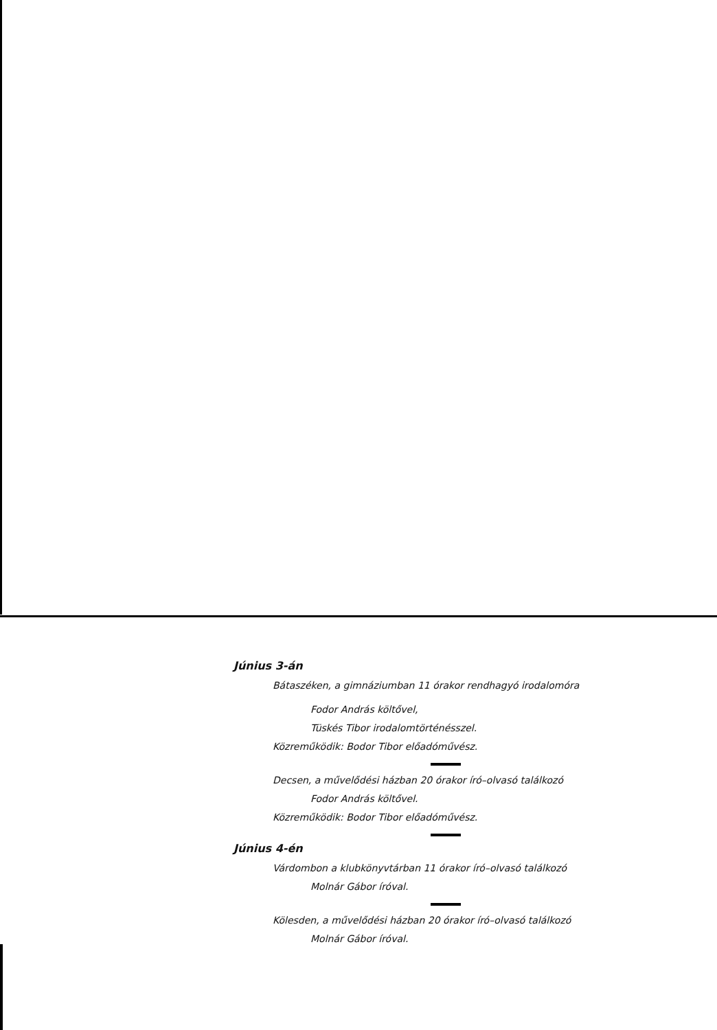Június 3-án
Bátaszéken, a gimnáziumban 11 órakor rendhagyó irodalomóra
Fodor András költővel,
Tüskés Tibor irodalomtörténésszel.
Közreműködik: Bodor Tibor előadóművész.
Decsen, a művelődési házban 20 órakor író–olvasó találkozó
Fodor András költővel.
Közreműködik: Bodor Tibor előadóművész.
Június 4-én
Várdombon a klubkönyvtárban 11 órakor író–olvasó találkozó
Molnár Gábor íróval.
Kölesden, a művelődési házban 20 órakor író–olvasó találkozó
Molnár Gábor íróval.